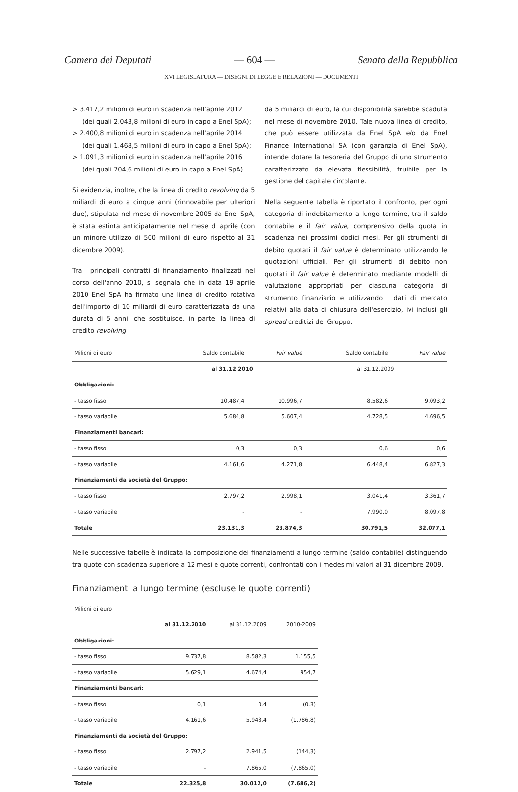Camera dei Deputati — 604 — Senato della Repubblica
XVI LEGISLATURA — DISEGNI DI LEGGE E RELAZIONI — DOCUMENTI
> 3.417,2 milioni di euro in scadenza nell'aprile 2012 (dei quali 2.043,8 milioni di euro in capo a Enel SpA);
> 2.400,8 milioni di euro in scadenza nell'aprile 2014 (dei quali 1.468,5 milioni di euro in capo a Enel SpA);
> 1.091,3 milioni di euro in scadenza nell'aprile 2016 (dei quali 704,6 milioni di euro in capo a Enel SpA).
Si evidenzia, inoltre, che la linea di credito revolving da 5 miliardi di euro a cinque anni (rinnovabile per ulteriori due), stipulata nel mese di novembre 2005 da Enel SpA, è stata estinta anticipatamente nel mese di aprile (con un minore utilizzo di 500 milioni di euro rispetto al 31 dicembre 2009).
Tra i principali contratti di finanziamento finalizzati nel corso dell'anno 2010, si segnala che in data 19 aprile 2010 Enel SpA ha firmato una linea di credito rotativa dell'importo di 10 miliardi di euro caratterizzata da una durata di 5 anni, che sostituisce, in parte, la linea di credito revolving
da 5 miliardi di euro, la cui disponibilità sarebbe scaduta nel mese di novembre 2010. Tale nuova linea di credito, che può essere utilizzata da Enel SpA e/o da Enel Finance International SA (con garanzia di Enel SpA), intende dotare la tesoreria del Gruppo di uno strumento caratterizzato da elevata flessibilità, fruibile per la gestione del capitale circolante.
Nella seguente tabella è riportato il confronto, per ogni categoria di indebitamento a lungo termine, tra il saldo contabile e il fair value, comprensivo della quota in scadenza nei prossimi dodici mesi. Per gli strumenti di debito quotati il fair value è determinato utilizzando le quotazioni ufficiali. Per gli strumenti di debito non quotati il fair value è determinato mediante modelli di valutazione appropriati per ciascuna categoria di strumento finanziario e utilizzando i dati di mercato relativi alla data di chiusura dell'esercizio, ivi inclusi gli spread creditizi del Gruppo.
| Milioni di euro | Saldo contabile | Fair value | Saldo contabile | Fair value |
| --- | --- | --- | --- | --- |
| | al 31.12.2010 | | al 31.12.2009 | |
| Obbligazioni: | | | | |
| - tasso fisso | 10.487,4 | 10.996,7 | 8.582,6 | 9.093,2 |
| - tasso variabile | 5.684,8 | 5.607,4 | 4.728,5 | 4.696,5 |
| Finanziamenti bancari: | | | | |
| - tasso fisso | 0,3 | 0,3 | 0,6 | 0,6 |
| - tasso variabile | 4.161,6 | 4.271,8 | 6.448,4 | 6.827,3 |
| Finanziamenti da società del Gruppo: | | | | |
| - tasso fisso | 2.797,2 | 2.998,1 | 3.041,4 | 3.361,7 |
| - tasso variabile | - | - | 7.990,0 | 8.097,8 |
| Totale | 23.131,3 | 23.874,3 | 30.791,5 | 32.077,1 |
Nelle successive tabelle è indicata la composizione dei finanziamenti a lungo termine (saldo contabile) distinguendo tra quote con scadenza superiore a 12 mesi e quote correnti, confrontati con i medesimi valori al 31 dicembre 2009.
Finanziamenti a lungo termine (escluse le quote correnti)
| Milioni di euro | | | |
| --- | --- | --- | --- |
| | al 31.12.2010 | al 31.12.2009 | 2010-2009 |
| Obbligazioni: | | | |
| - tasso fisso | 9.737,8 | 8.582,3 | 1.155,5 |
| - tasso variabile | 5.629,1 | 4.674,4 | 954,7 |
| Finanziamenti bancari: | | | |
| - tasso fisso | 0,1 | 0,4 | (0,3) |
| - tasso variabile | 4.161,6 | 5.948,4 | (1.786,8) |
| Finanziamenti da società del Gruppo: | | | |
| - tasso fisso | 2.797,2 | 2.941,5 | (144,3) |
| - tasso variabile | - | 7.865,0 | (7.865,0) |
| Totale | 22.325,8 | 30.012,0 | (7.686,2) |